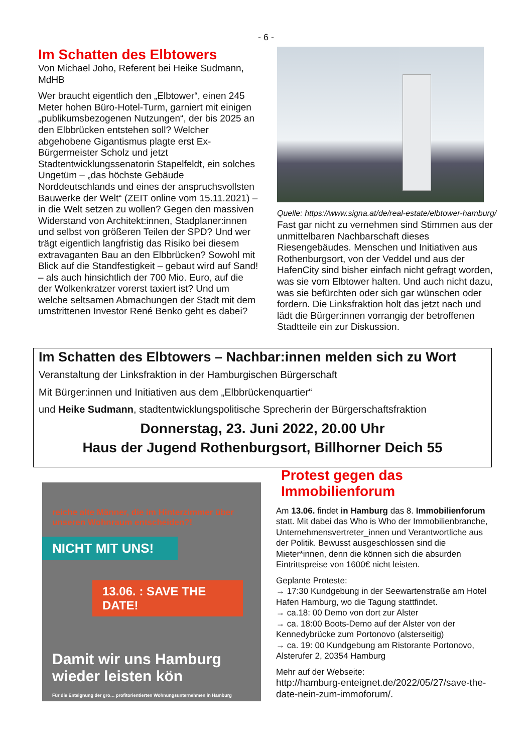- 6 -
Im Schatten des Elbtowers
Von Michael Joho, Referent bei Heike Sudmann, MdHB
Wer braucht eigentlich den „Elbtower“, einen 245 Meter hohen Büro-Hotel-Turm, garniert mit einigen „publikumsbezogenen Nutzungen“, der bis 2025 an den Elbbrücken entstehen soll? Welcher abgehobene Gigantismus plagte erst Ex-Bürgermeister Scholz und jetzt Stadtentwicklungssenatorin Stapelfeldt, ein solches Ungetüm – „das höchste Gebäude Norddeutschlands und eines der anspruchsvollsten Bauwerke der Welt“ (ZEIT online vom 15.11.2021) – in die Welt setzen zu wollen? Gegen den massiven Widerstand von Architekt:innen, Stadplaner:innen und selbst von größeren Teilen der SPD? Und wer trägt eigentlich langfristig das Risiko bei diesem extravaganten Bau an den Elbbrücken? Sowohl mit Blick auf die Standfestigkeit – gebaut wird auf Sand! – als auch hinsichtlich der 700 Mio. Euro, auf die der Wolkenkratzer vorerst taxiert ist? Und um welche seltsamen Abmachungen der Stadt mit dem umstrittenen Investor René Benko geht es dabei?
Quelle: https://www.signa.at/de/real-estate/elbtower-hamburg/
Fast gar nicht zu vernehmen sind Stimmen aus der unmittelbaren Nachbarschaft dieses Riesengebäudes. Menschen und Initiativen aus Rothenburgsort, von der Veddel und aus der HafenCity sind bisher einfach nicht gefragt worden, was sie vom Elbtower halten. Und auch nicht dazu, was sie befürchten oder sich gar wünschen oder fordern. Die Linksfraktion holt das jetzt nach und lädt die Bürger:innen vorrangig der betroffenen Stadtteile ein zur Diskussion.
Im Schatten des Elbtowers – Nachbar:innen melden sich zu Wort
Veranstaltung der Linksfraktion in der Hamburgischen Bürgerschaft
Mit Bürger:innen und Initiativen aus dem „Elbbrückenquartier“
und Heike Sudmann, stadtentwicklungspolitische Sprecherin der Bürgerschaftsfraktion
Donnerstag, 23. Juni 2022, 20.00 Uhr
Haus der Jugend Rothenburgsort, Billhorner Deich 55
reiche alte Männer, die im Hinterzimmer über unseren Wohnraum entscheiden?!
NICHT MIT UNS!
13.06. : SAVE THE DATE!
Damit wir uns Hamburg wieder leisten kön
Für die Enteignung der gro… profitorientierten Wohnungsunternehmen in Hamburg
Protest gegen das Immobilienforum
Am 13.06. findet in Hamburg das 8. Immobilienforum statt. Mit dabei das Who is Who der Immobilienbranche, Unternehmensvertreter_innen und Verantwortliche aus der Politik. Bewusst ausgeschlossen sind die Mieter*innen, denn die können sich die absurden Eintrittspreise von 1600€ nicht leisten.
Geplante Proteste:
→ 17:30 Kundgebung in der Seewartenstraße am Hotel Hafen Hamburg, wo die Tagung stattfindet.
→ ca.18: 00 Demo von dort zur Alster
→ ca. 18:00 Boots-Demo auf der Alster von der Kennedybrücke zum Portonovo (alsterseitig)
→ ca. 19: 00 Kundgebung am Ristorante Portonovo, Alsterufer 2, 20354 Hamburg
Mehr auf der Webseite:
http://hamburg-enteignet.de/2022/05/27/save-the-date-nein-zum-immoforum/.